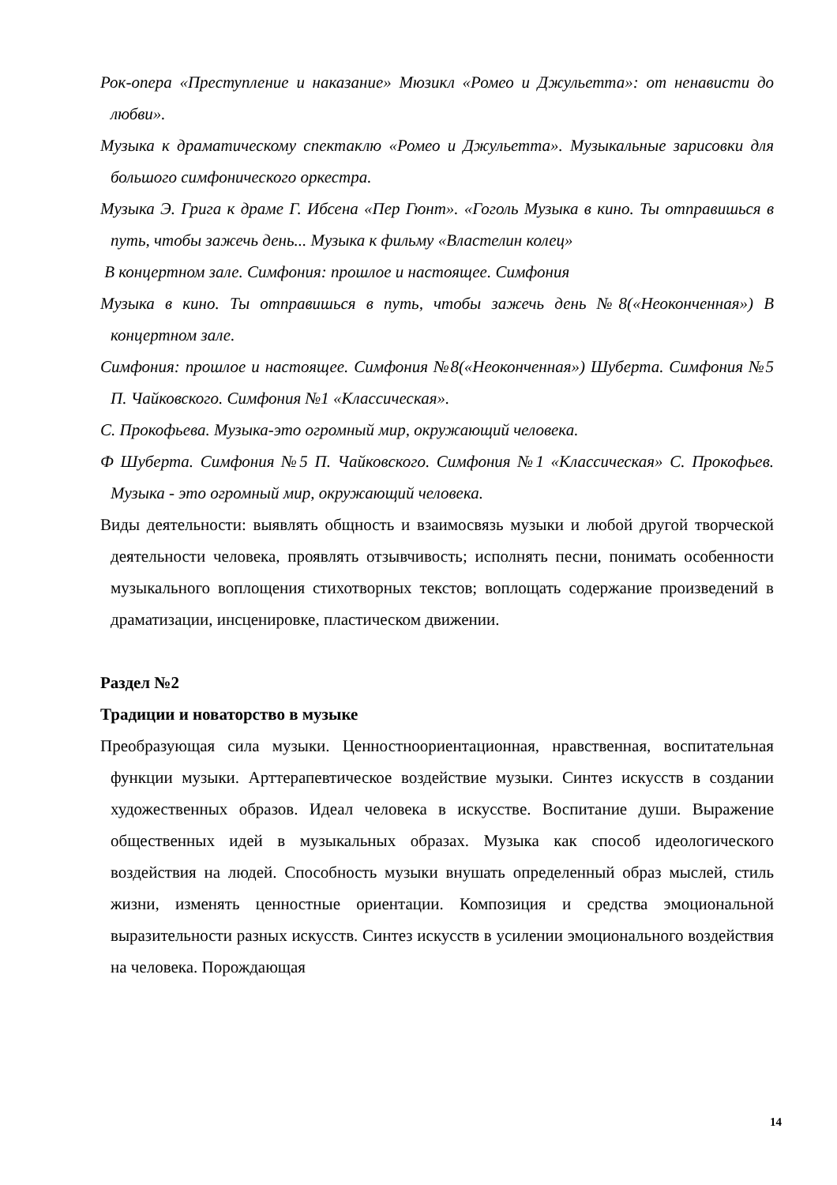Рок-опера «Преступление и наказание» Мюзикл «Ромео и Джульетта»: от ненависти до любви».
Музыка к драматическому спектаклю «Ромео и Джульетта». Музыкальные зарисовки для большого симфонического оркестра.
Музыка Э. Грига к драме Г. Ибсена «Пер Гюнт». «Гоголь Музыка в кино. Ты отправишься в путь, чтобы зажечь день... Музыка к фильму «Властелин колец»
В концертном зале. Симфония: прошлое и настоящее. Симфония
Музыка в кино. Ты отправишься в путь, чтобы зажечь день №8(«Неоконченная») В концертном зале.
Симфония: прошлое и настоящее. Симфония №8(«Неоконченная») Шуберта. Симфония №5 П. Чайковского. Симфония №1 «Классическая».
С. Прокофьева. Музыка-это огромный мир, окружающий человека.
Ф Шуберта. Симфония №5 П. Чайковского. Симфония №1 «Классическая» С. Прокофьев. Музыка - это огромный мир, окружающий человека.
Виды деятельности: выявлять общность и взаимосвязь музыки и любой другой творческой деятельности человека, проявлять отзывчивость; исполнять песни, понимать особенности музыкального воплощения стихотворных текстов; воплощать содержание произведений в драматизации, инсценировке, пластическом движении.
Раздел №2
Традиции и новаторство в музыке
Преобразующая сила музыки. Ценностноориентационная, нравственная, воспитательная функции музыки. Арттерапевтическое воздействие музыки. Синтез искусств в создании художественных образов. Идеал человека в искусстве. Воспитание души. Выражение общественных идей в музыкальных образах. Музыка как способ идеологического воздействия на людей. Способность музыки внушать определенный образ мыслей, стиль жизни, изменять ценностные ориентации. Композиция и средства эмоциональной выразительности разных искусств. Синтез искусств в усилении эмоционального воздействия на человека. Порождающая
14